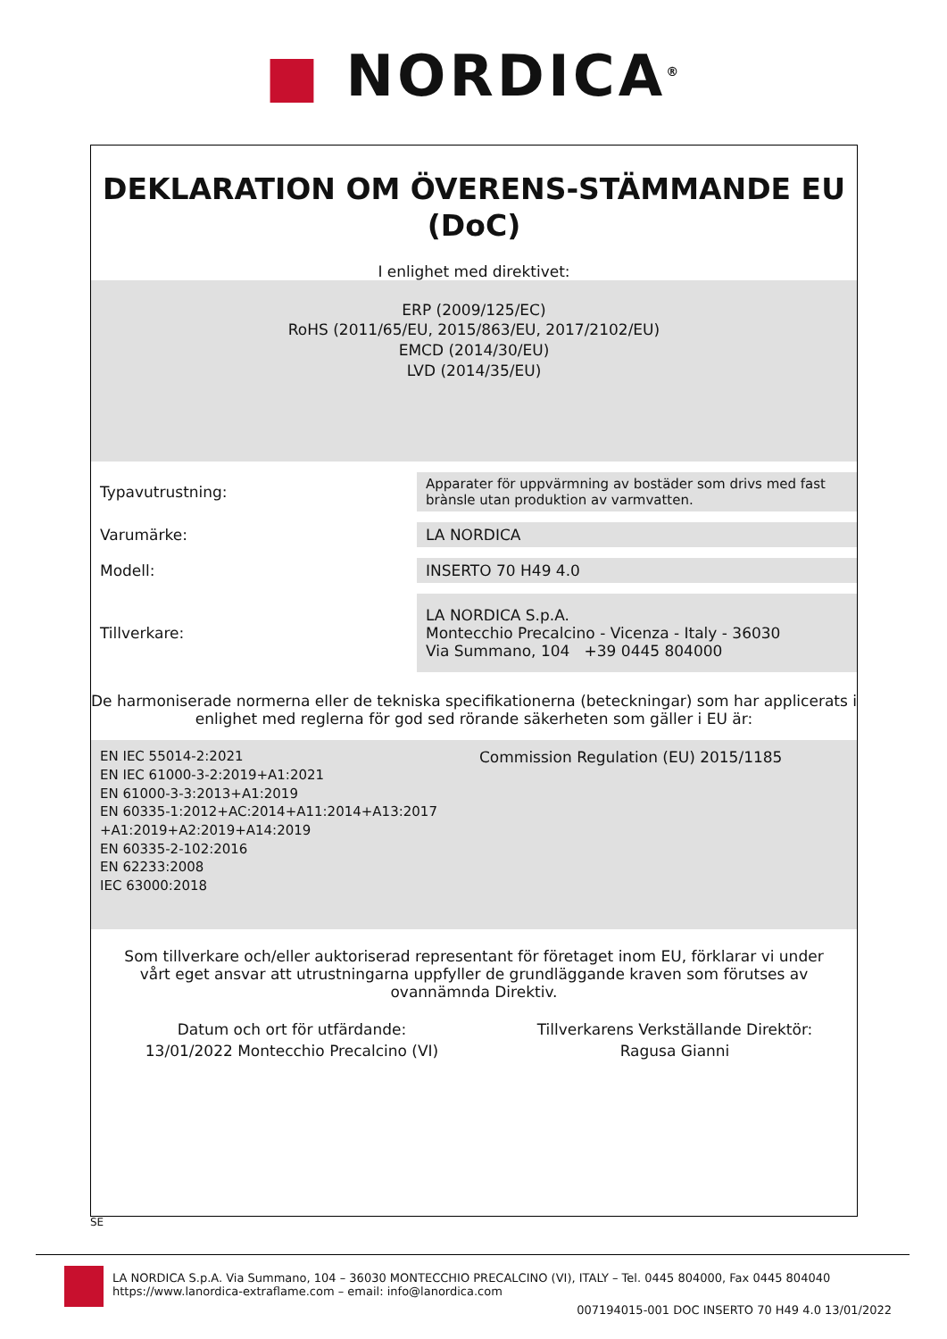■ NORDICA<sup>®</sup>
DEKLARATION OM ÖVERENS-STÄMMANDE EU
(DoC)
I enlighet med direktivet:
ERP (2009/125/EC)
RoHS (2011/65/EU, 2015/863/EU, 2017/2102/EU)
EMCD (2014/30/EU)
LVD (2014/35/EU)
| Typavutrustning: | Apparater för uppvärmning av bostäder som drivs med fast brànsle utan produktion av varmvatten. |
| Varumärke: | LA NORDICA |
| Modell: | INSERTO 70 H49 4.0 |
| Tillverkare: | LA NORDICA S.p.A. Montecchio Precalcino - Vicenza - Italy - 36030 Via Summano, 104 +39 0445 804000 |
De harmoniserade normerna eller de tekniska specifikationerna (beteckningar) som har applicerats i enlighet med reglerna för god sed rörande säkerheten som gäller i EU är:
EN IEC 55014-2:2021
EN IEC 61000-3-2:2019+A1:2021
EN 61000-3-3:2013+A1:2019
EN 60335-1:2012+AC:2014+A11:2014+A13:2017
+A1:2019+A2:2019+A14:2019
EN 60335-2-102:2016
EN 62233:2008
IEC 63000:2018
Commission Regulation (EU) 2015/1185
Som tillverkare och/eller auktoriserad representant för företaget inom EU, förklarar vi under vårt eget ansvar att utrustningarna uppfyller de grundläggande kraven som förutses av ovannämnda Direktiv.
Datum och ort för utfärdande:
13/01/2022 Montecchio Precalcino (VI)
Tillverkarens Verkställande Direktör:
Ragusa Gianni
SE
LA NORDICA S.p.A. Via Summano, 104 – 36030 MONTECCHIO PRECALCINO (VI), ITALY – Tel. 0445 804000, Fax 0445 804040
https://www.lanordica-extraflame.com – email: info@lanordica.com
007194015-001 DOC INSERTO 70 H49 4.0 13/01/2022